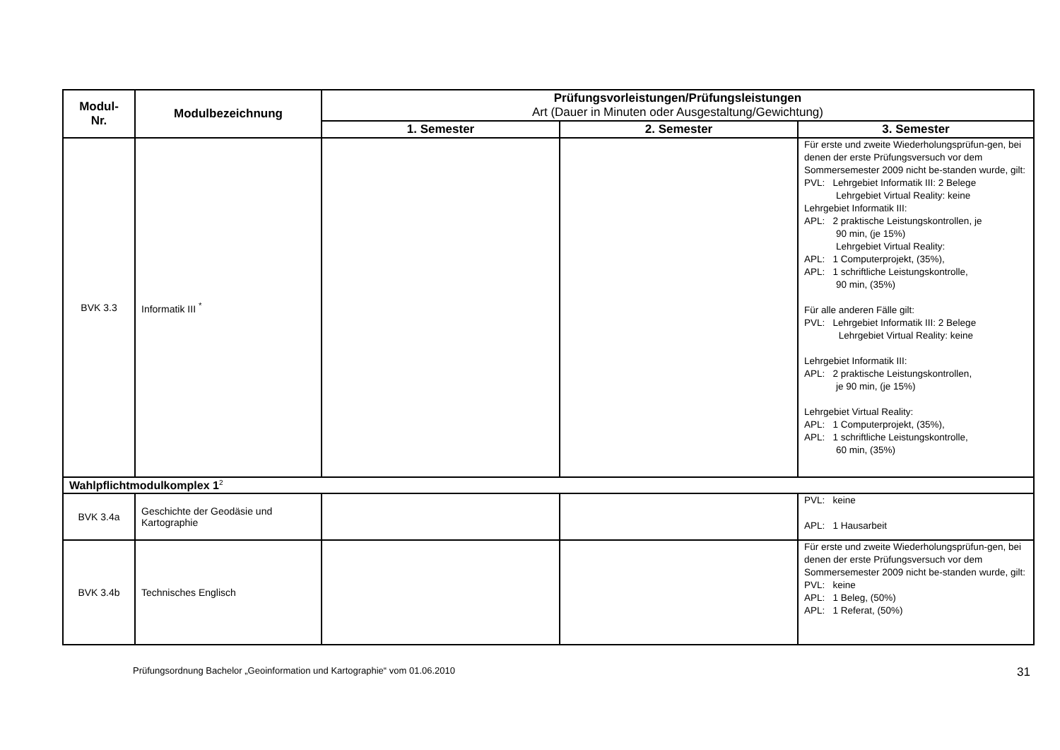| Modul- Nr. | Modulbezeichnung | Prüfungsvorleistungen/Prüfungsleistungen Art (Dauer in Minuten oder Ausgestaltung/Gewichtung) | | |
| --- | --- | --- | --- | --- |
| | | 1. Semester | 2. Semester | 3. Semester |
| BVK 3.3 | Informatik III <sup>*</sup> | | | Für erste und zweite Wiederholungsprüfun-gen, bei denen der erste Prüfungsversuch vor dem Sommersemester 2009 nicht be-standen wurde, gilt: PVL: Lehrgebiet Informatik III: 2 Belege Lehrgebiet Virtual Reality: keine Lehrgebiet Informatik III: APL: 2 praktische Leistungskontrollen, je 90 min, (je 15%) Lehrgebiet Virtual Reality: APL: 1 Computerprojekt, (35%), APL: 1 schriftliche Leistungskontrolle, 90 min, (35%) Für alle anderen Fälle gilt: PVL: Lehrgebiet Informatik III: 2 Belege Lehrgebiet Virtual Reality: keine Lehrgebiet Informatik III: APL: 2 praktische Leistungskontrollen, je 90 min, (je 15%) Lehrgebiet Virtual Reality: APL: 1 Computerprojekt, (35%), APL: 1 schriftliche Leistungskontrolle, 60 min, (35%) |
| Wahlpflichtmodulkomplex 1<sup>2</sup> | | | | |
| BVK 3.4a | Geschichte der Geodäsie und Kartographie | | | PVL: keine APL: 1 Hausarbeit |
| BVK 3.4b | Technisches Englisch | | | Für erste und zweite Wiederholungsprüfun-gen, bei denen der erste Prüfungsversuch vor dem Sommersemester 2009 nicht be-standen wurde, gilt: PVL: keine APL: 1 Beleg, (50%) APL: 1 Referat, (50%) |
Prüfungsordnung Bachelor „Geoinformation und Kartographie“ vom 01.06.2010 31